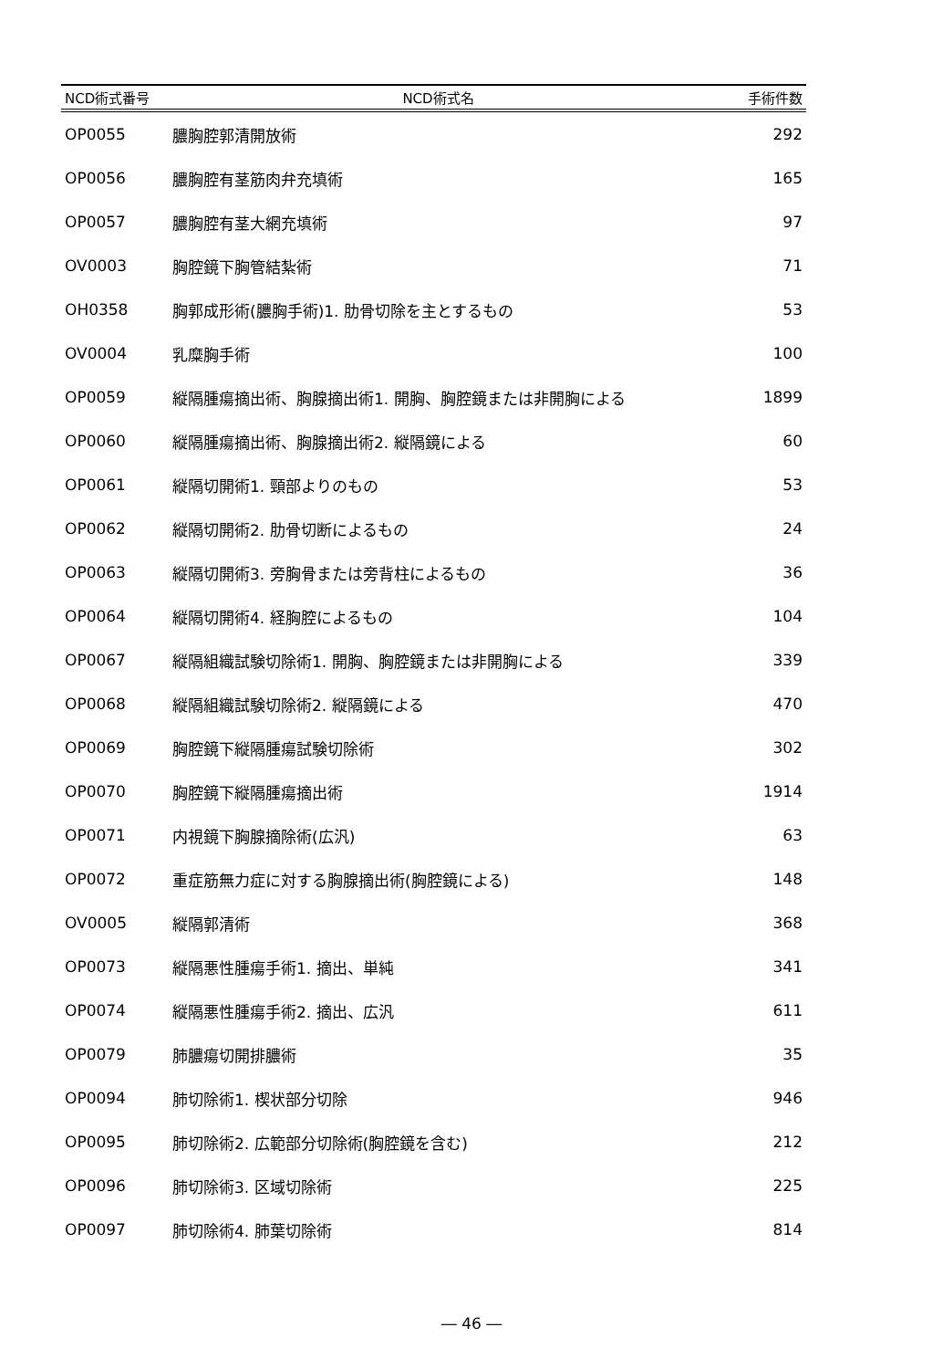| NCD術式番号 | NCD術式名 | 手術件数 |
| --- | --- | --- |
| OP0055 | 膿胸腔郭清開放術 | 292 |
| OP0056 | 膿胸腔有茎筋肉弁充填術 | 165 |
| OP0057 | 膿胸腔有茎大網充填術 | 97 |
| OV0003 | 胸腔鏡下胸管結紮術 | 71 |
| OH0358 | 胸郭成形術(膿胸手術)1. 肋骨切除を主とするもの | 53 |
| OV0004 | 乳糜胸手術 | 100 |
| OP0059 | 縦隔腫瘍摘出術、胸腺摘出術1. 開胸、胸腔鏡または非開胸による | 1899 |
| OP0060 | 縦隔腫瘍摘出術、胸腺摘出術2. 縦隔鏡による | 60 |
| OP0061 | 縦隔切開術1. 頸部よりのもの | 53 |
| OP0062 | 縦隔切開術2. 肋骨切断によるもの | 24 |
| OP0063 | 縦隔切開術3. 旁胸骨または旁背柱によるもの | 36 |
| OP0064 | 縦隔切開術4. 経胸腔によるもの | 104 |
| OP0067 | 縦隔組織試験切除術1. 開胸、胸腔鏡または非開胸による | 339 |
| OP0068 | 縦隔組織試験切除術2. 縦隔鏡による | 470 |
| OP0069 | 胸腔鏡下縦隔腫瘍試験切除術 | 302 |
| OP0070 | 胸腔鏡下縦隔腫瘍摘出術 | 1914 |
| OP0071 | 内視鏡下胸腺摘除術(広汎) | 63 |
| OP0072 | 重症筋無力症に対する胸腺摘出術(胸腔鏡による) | 148 |
| OV0005 | 縦隔郭清術 | 368 |
| OP0073 | 縦隔悪性腫瘍手術1. 摘出、単純 | 341 |
| OP0074 | 縦隔悪性腫瘍手術2. 摘出、広汎 | 611 |
| OP0079 | 肺膿瘍切開排膿術 | 35 |
| OP0094 | 肺切除術1. 楔状部分切除 | 946 |
| OP0095 | 肺切除術2. 広範部分切除術(胸腔鏡を含む) | 212 |
| OP0096 | 肺切除術3. 区域切除術 | 225 |
| OP0097 | 肺切除術4. 肺葉切除術 | 814 |
― 46 ―